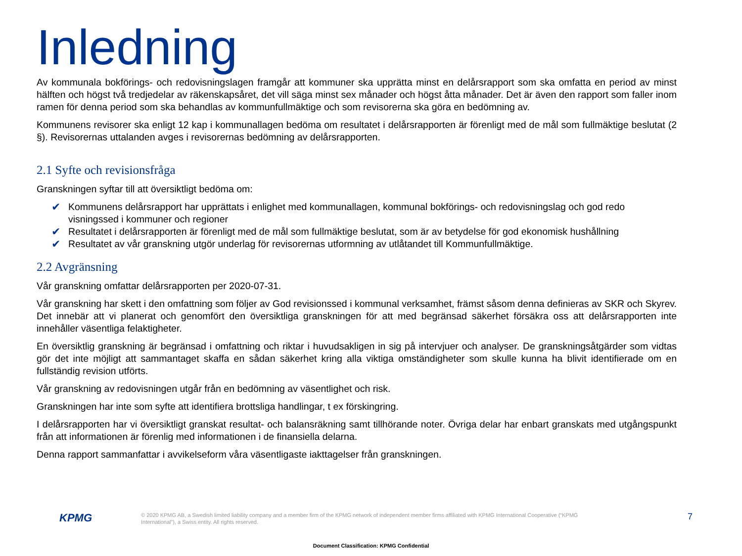Inledning
Av kommunala bokförings- och redovisningslagen framgår att kommuner ska upprätta minst en delårsrapport som ska omfatta en period av minst hälften och högst två tredjedelar av räkenskapsåret, det vill säga minst sex månader och högst åtta månader. Det är även den rapport som faller inom ramen för denna period som ska behandlas av kommunfullmäktige och som revisorerna ska göra en bedömning av.
Kommunens revisorer ska enligt 12 kap i kommunallagen bedöma om resultatet i delårsrapporten är förenligt med de mål som fullmäktige beslutat (2 §). Revisorernas uttalanden avges i revisorernas bedömning av delårsrapporten.
2.1 Syfte och revisionsfråga
Granskningen syftar till att översiktligt bedöma om:
✔ Kommunens delårsrapport har upprättats i enlighet med kommunallagen, kommunal bokförings- och redovisningslag och god redo visningssed i kommuner och regioner
✔ Resultatet i delårsrapporten är förenligt med de mål som fullmäktige beslutat, som är av betydelse för god ekonomisk hushållning
✔ Resultatet av vår granskning utgör underlag för revisorernas utformning av utlåtandet till Kommunfullmäktige.
2.2 Avgränsning
Vår granskning omfattar delårsrapporten per 2020-07-31.
Vår granskning har skett i den omfattning som följer av God revisionssed i kommunal verksamhet, främst såsom denna definieras av SKR och Skyrev. Det innebär att vi planerat och genomfört den översiktliga granskningen för att med begränsad säkerhet försäkra oss att delårsrapporten inte innehåller väsentliga felaktigheter.
En översiktlig granskning är begränsad i omfattning och riktar i huvudsakligen in sig på intervjuer och analyser. De granskningsåtgärder som vidtas gör det inte möjligt att sammantaget skaffa en sådan säkerhet kring alla viktiga omständigheter som skulle kunna ha blivit identifierade om en fullständig revision utförts.
Vår granskning av redovisningen utgår från en bedömning av väsentlighet och risk.
Granskningen har inte som syfte att identifiera brottsliga handlingar, t ex förskingring.
I delårsrapporten har vi översiktligt granskat resultat- och balansräkning samt tillhörande noter. Övriga delar har enbart granskats med utgångspunkt från att informationen är förenlig med informationen i de finansiella delarna.
Denna rapport sammanfattar i avvikelseform våra väsentligaste iakttagelser från granskningen.
KPMG
© 2020 KPMG AB, a Swedish limited liability company and a member firm of the KPMG network of independent member firms affiliated with KPMG International Cooperative (“KPMG International”), a Swiss entity. All rights reserved.
7
Document Classification: KPMG Confidential